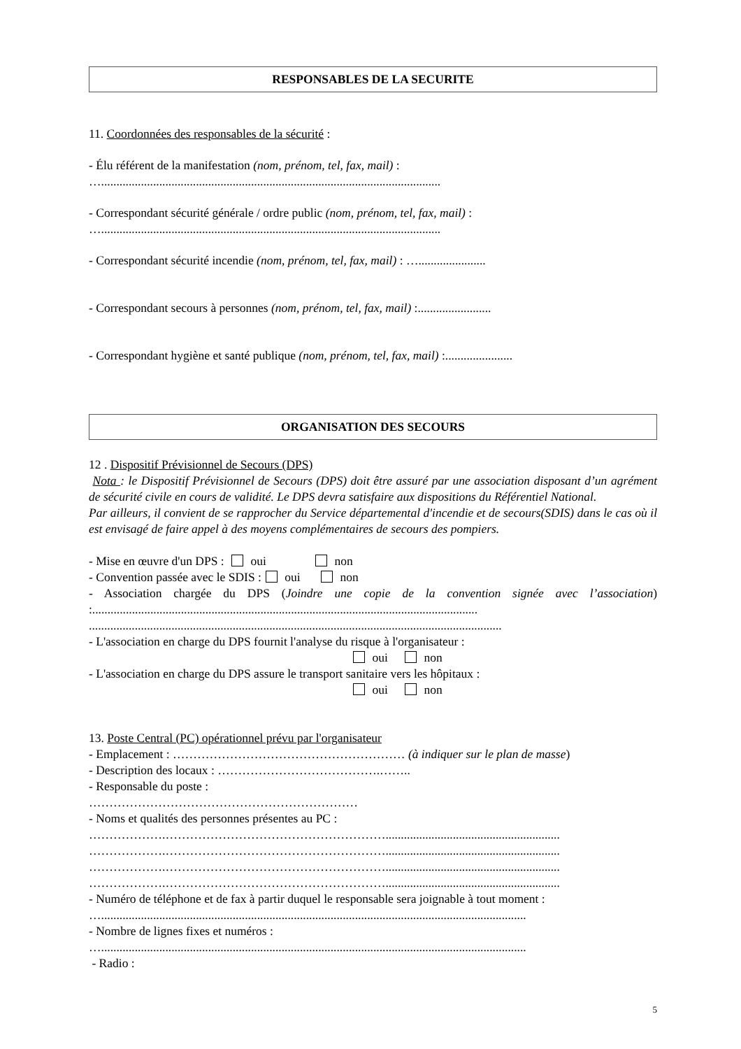RESPONSABLES DE LA SECURITE
11. Coordonnées des responsables de la sécurité :
- Élu référent de la manifestation (nom, prénom, tel, fax, mail) :
…...............................................................................................................
- Correspondant sécurité générale / ordre public (nom, prénom, tel, fax, mail) :
…...............................................................................................................
- Correspondant sécurité incendie (nom, prénom, tel, fax, mail) : …......................
- Correspondant secours à personnes (nom, prénom, tel, fax, mail) :........................
- Correspondant hygiène et santé publique (nom, prénom, tel, fax, mail) :......................
ORGANISATION DES SECOURS
12 . Dispositif Prévisionnel de Secours (DPS)
Nota : le Dispositif Prévisionnel de Secours (DPS) doit être assuré par une association disposant d’un agrément de sécurité civile en cours de validité. Le DPS devra satisfaire aux dispositions du Référentiel National.
Par ailleurs, il convient de se rapprocher du Service départemental d'incendie et de secours(SDIS) dans le cas où il est envisagé de faire appel à des moyens complémentaires de secours des pompiers.
- Mise en œuvre d'un DPS : oui non
- Convention passée avec le SDIS : oui non
- Association chargée du DPS (Joindre une copie de la convention signée avec l’association) :..............................................................................................................................
.......................................................................................................................................
- L'association en charge du DPS fournit l'analyse du risque à l'organisateur :
oui non
- L'association en charge du DPS assure le transport sanitaire vers les hôpitaux :
oui non
13. Poste Central (PC) opérationnel prévu par l'organisateur
- Emplacement : ………………………………………………… (à indiquer sur le plan de masse)
- Description des locaux : ………………………………….……..
- Responsable du poste :
…………………………………………………………
- Noms et qualités des personnes présentes au PC :
……………….……………………………………………….........................................................
……………….……………………………………………….........................................................
……………….……………………………………………….........................................................
……………….……………………………………………….........................................................
- Numéro de téléphone et de fax à partir duquel le responsable sera joignable à tout moment :
…...........................................................................................................................................
- Nombre de lignes fixes et numéros :
…...........................................................................................................................................
- Radio :
5